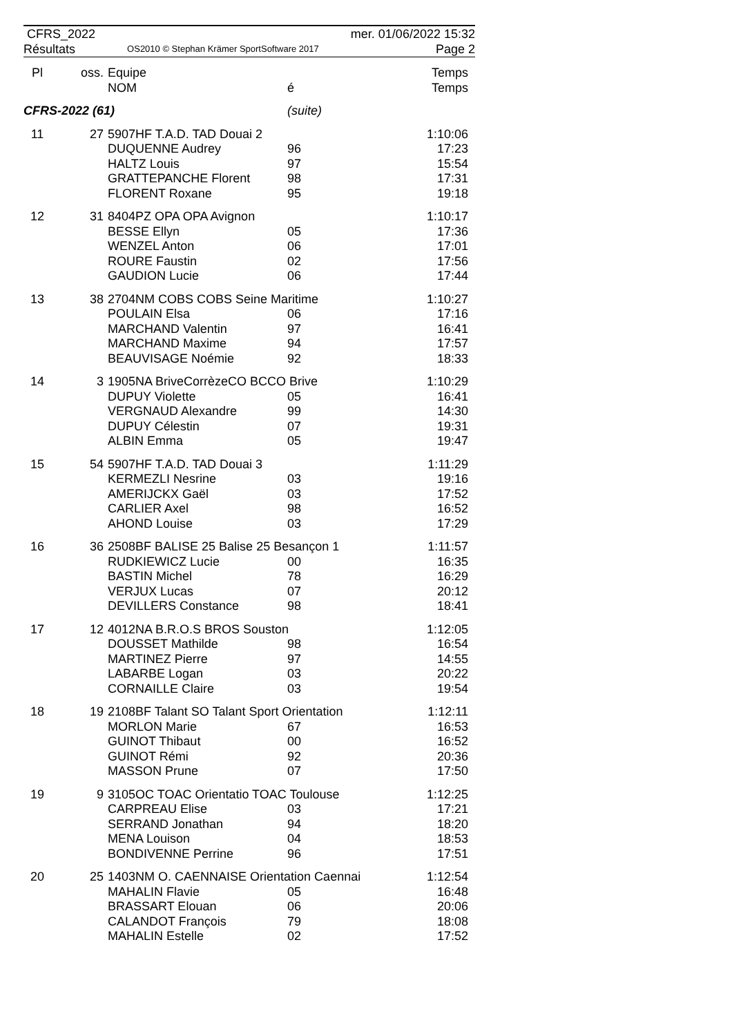CFRS_2022
Résultats
OS2010 © Stephan Krämer SportSoftware 2017
mer. 01/06/2022 15:32
Page 2
| Pl | oss. | Equipe NOM | é | Temps Temps |
| --- | --- | --- | --- | --- |
| CFRS-2022 (61) | | | (suite) | |
| 11 | 27 | 5907HF T.A.D. TAD Douai 2 | | 1:10:06 |
| | | DUQUENNE Audrey HALTZ Louis GRATTEPANCHE Florent FLORENT Roxane | 96 97 98 95 | 17:23 15:54 17:31 19:18 |
| 12 | 31 | 8404PZ OPA OPA Avignon | | 1:10:17 |
| | | BESSE Ellyn WENZEL Anton ROURE Faustin GAUDION Lucie | 05 06 02 06 | 17:36 17:01 17:56 17:44 |
| 13 | 38 | 2704NM COBS COBS Seine Maritime | | 1:10:27 |
| | | POULAIN Elsa MARCHAND Valentin MARCHAND Maxime BEAUVISAGE Noémie | 06 97 94 92 | 17:16 16:41 17:57 18:33 |
| 14 | 3 | 1905NA BriveCorrèzeCO BCCO Brive | | 1:10:29 |
| | | DUPUY Violette VERGNAUD Alexandre DUPUY Célestin ALBIN Emma | 05 99 07 05 | 16:41 14:30 19:31 19:47 |
| 15 | 54 | 5907HF T.A.D. TAD Douai 3 | | 1:11:29 |
| | | KERMEZLI Nesrine AMERIJCKX Gaël CARLIER Axel AHOND Louise | 03 03 98 03 | 19:16 17:52 16:52 17:29 |
| 16 | 36 | 2508BF BALISE 25 Balise 25 Besançon 1 | | 1:11:57 |
| | | RUDKIEWICZ Lucie BASTIN Michel VERJUX Lucas DEVILLERS Constance | 00 78 07 98 | 16:35 16:29 20:12 18:41 |
| 17 | 12 | 4012NA B.R.O.S BROS Souston | | 1:12:05 |
| | | DOUSSET Mathilde MARTINEZ Pierre LABARBE Logan CORNAILLE Claire | 98 97 03 03 | 16:54 14:55 20:22 19:54 |
| 18 | 19 | 2108BF Talant SO Talant Sport Orientation | | 1:12:11 |
| | | MORLON Marie GUINOT Thibaut GUINOT Rémi MASSON Prune | 67 00 92 07 | 16:53 16:52 20:36 17:50 |
| 19 | 9 | 3105OC TOAC Orientatio TOAC Toulouse | | 1:12:25 |
| | | CARPREAU Elise SERRAND Jonathan MENA Louison BONDIVENNE Perrine | 03 94 04 96 | 17:21 18:20 18:53 17:51 |
| 20 | 25 | 1403NM O. CAENNAISE Orientation Caennai | | 1:12:54 |
| | | MAHALIN Flavie BRASSART Elouan CALANDOT François MAHALIN Estelle | 05 06 79 02 | 16:48 20:06 18:08 17:52 |